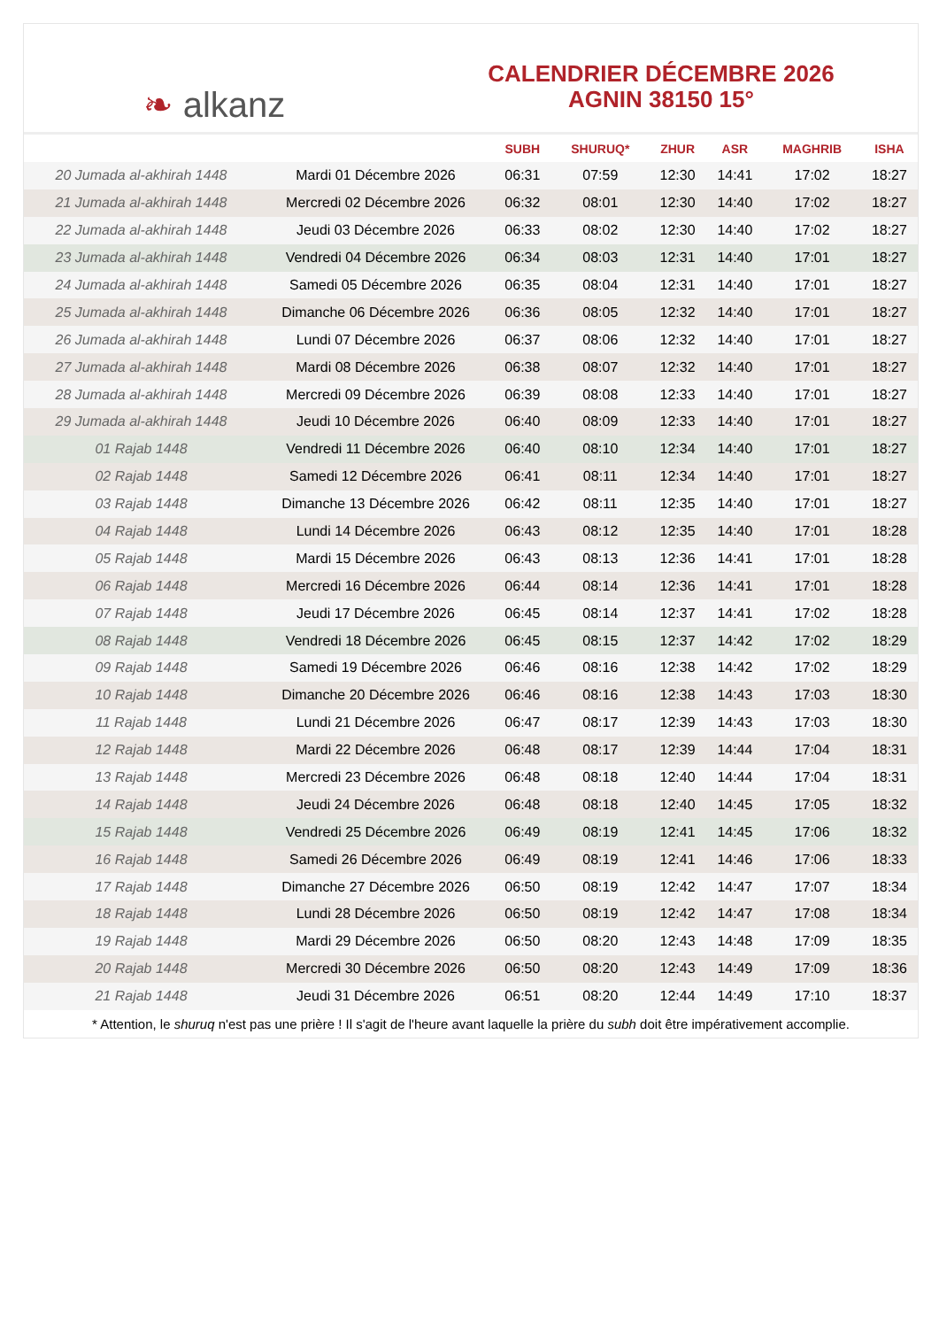❧ alkanz
CALENDRIER DÉCEMBRE 2026
AGNIN 38150 15°
| | | SUBH | SHURUQ* | ZHUR | ASR | MAGHRIB | ISHA |
| --- | --- | --- | --- | --- | --- | --- | --- |
| 20 Jumada al-akhirah 1448 | Mardi 01 Décembre 2026 | 06:31 | 07:59 | 12:30 | 14:41 | 17:02 | 18:27 |
| 21 Jumada al-akhirah 1448 | Mercredi 02 Décembre 2026 | 06:32 | 08:01 | 12:30 | 14:40 | 17:02 | 18:27 |
| 22 Jumada al-akhirah 1448 | Jeudi 03 Décembre 2026 | 06:33 | 08:02 | 12:30 | 14:40 | 17:02 | 18:27 |
| 23 Jumada al-akhirah 1448 | Vendredi 04 Décembre 2026 | 06:34 | 08:03 | 12:31 | 14:40 | 17:01 | 18:27 |
| 24 Jumada al-akhirah 1448 | Samedi 05 Décembre 2026 | 06:35 | 08:04 | 12:31 | 14:40 | 17:01 | 18:27 |
| 25 Jumada al-akhirah 1448 | Dimanche 06 Décembre 2026 | 06:36 | 08:05 | 12:32 | 14:40 | 17:01 | 18:27 |
| 26 Jumada al-akhirah 1448 | Lundi 07 Décembre 2026 | 06:37 | 08:06 | 12:32 | 14:40 | 17:01 | 18:27 |
| 27 Jumada al-akhirah 1448 | Mardi 08 Décembre 2026 | 06:38 | 08:07 | 12:32 | 14:40 | 17:01 | 18:27 |
| 28 Jumada al-akhirah 1448 | Mercredi 09 Décembre 2026 | 06:39 | 08:08 | 12:33 | 14:40 | 17:01 | 18:27 |
| 29 Jumada al-akhirah 1448 | Jeudi 10 Décembre 2026 | 06:40 | 08:09 | 12:33 | 14:40 | 17:01 | 18:27 |
| 01 Rajab 1448 | Vendredi 11 Décembre 2026 | 06:40 | 08:10 | 12:34 | 14:40 | 17:01 | 18:27 |
| 02 Rajab 1448 | Samedi 12 Décembre 2026 | 06:41 | 08:11 | 12:34 | 14:40 | 17:01 | 18:27 |
| 03 Rajab 1448 | Dimanche 13 Décembre 2026 | 06:42 | 08:11 | 12:35 | 14:40 | 17:01 | 18:27 |
| 04 Rajab 1448 | Lundi 14 Décembre 2026 | 06:43 | 08:12 | 12:35 | 14:40 | 17:01 | 18:28 |
| 05 Rajab 1448 | Mardi 15 Décembre 2026 | 06:43 | 08:13 | 12:36 | 14:41 | 17:01 | 18:28 |
| 06 Rajab 1448 | Mercredi 16 Décembre 2026 | 06:44 | 08:14 | 12:36 | 14:41 | 17:01 | 18:28 |
| 07 Rajab 1448 | Jeudi 17 Décembre 2026 | 06:45 | 08:14 | 12:37 | 14:41 | 17:02 | 18:28 |
| 08 Rajab 1448 | Vendredi 18 Décembre 2026 | 06:45 | 08:15 | 12:37 | 14:42 | 17:02 | 18:29 |
| 09 Rajab 1448 | Samedi 19 Décembre 2026 | 06:46 | 08:16 | 12:38 | 14:42 | 17:02 | 18:29 |
| 10 Rajab 1448 | Dimanche 20 Décembre 2026 | 06:46 | 08:16 | 12:38 | 14:43 | 17:03 | 18:30 |
| 11 Rajab 1448 | Lundi 21 Décembre 2026 | 06:47 | 08:17 | 12:39 | 14:43 | 17:03 | 18:30 |
| 12 Rajab 1448 | Mardi 22 Décembre 2026 | 06:48 | 08:17 | 12:39 | 14:44 | 17:04 | 18:31 |
| 13 Rajab 1448 | Mercredi 23 Décembre 2026 | 06:48 | 08:18 | 12:40 | 14:44 | 17:04 | 18:31 |
| 14 Rajab 1448 | Jeudi 24 Décembre 2026 | 06:48 | 08:18 | 12:40 | 14:45 | 17:05 | 18:32 |
| 15 Rajab 1448 | Vendredi 25 Décembre 2026 | 06:49 | 08:19 | 12:41 | 14:45 | 17:06 | 18:32 |
| 16 Rajab 1448 | Samedi 26 Décembre 2026 | 06:49 | 08:19 | 12:41 | 14:46 | 17:06 | 18:33 |
| 17 Rajab 1448 | Dimanche 27 Décembre 2026 | 06:50 | 08:19 | 12:42 | 14:47 | 17:07 | 18:34 |
| 18 Rajab 1448 | Lundi 28 Décembre 2026 | 06:50 | 08:19 | 12:42 | 14:47 | 17:08 | 18:34 |
| 19 Rajab 1448 | Mardi 29 Décembre 2026 | 06:50 | 08:20 | 12:43 | 14:48 | 17:09 | 18:35 |
| 20 Rajab 1448 | Mercredi 30 Décembre 2026 | 06:50 | 08:20 | 12:43 | 14:49 | 17:09 | 18:36 |
| 21 Rajab 1448 | Jeudi 31 Décembre 2026 | 06:51 | 08:20 | 12:44 | 14:49 | 17:10 | 18:37 |
* Attention, le shuruq n'est pas une prière ! Il s'agit de l'heure avant laquelle la prière du subh doit être impérativement accomplie.